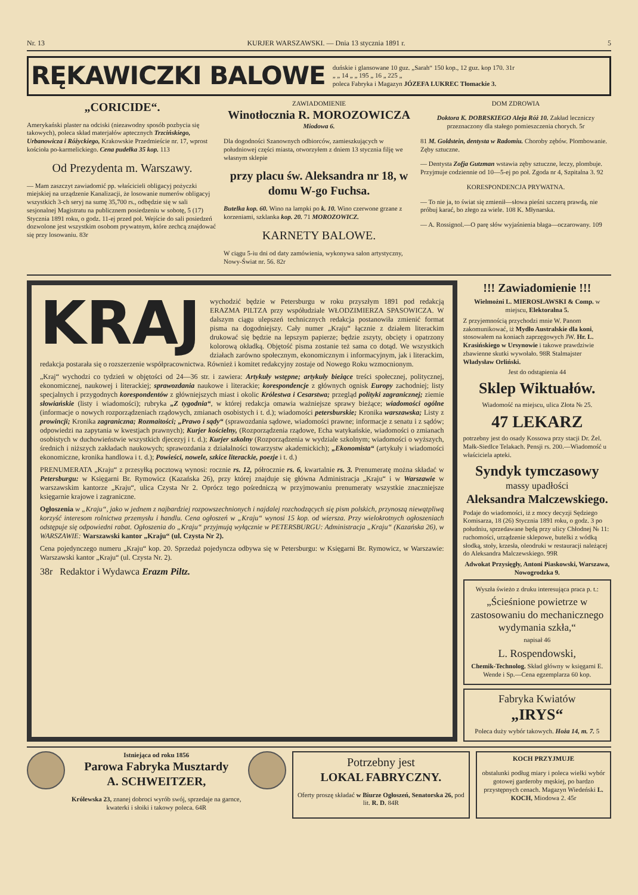Nr. 13 KURJER WARSZAWSKI. — Dnia 13 stycznia 1891 r. 5
RĘKAWICZKI BALOWE
duńskie i glansowane 10 guz. „Sarah“ 150 kop., 12 guz. kop 170. 31r
„ „ 14 „ „ 195 „ 16 „ 225 „
poleca Fabryka i Magazyn JÓZEFA LUKREC Tłomackie 3.
„CORICIDE“.
Amerykański plaster na odciski (niezawodny sposób pozbycia się takowych), poleca skład materjałów aptecznych Trzcińskiego, Urbanowicza i Różyckiego, Krakowskie Przedmieście nr. 17, wprost kościoła po-karmelickiego. Cena pudełka 35 kop. 113
Od Prezydenta m. Warszawy.
— Mam zaszczyt zawiadomić pp. właścicieli obligacyj pożyczki miejskiej na urządzenie Kanalizacji, że losowanie numerów obligacyj wszystkich 3-ch seryj na sumę 35,700 rs., odbędzie się w sali sesjonalnej Magistratu na publicznem posiedzeniu w sobotę, 5 (17) Stycznia 1891 roku, o godz. 11-ej przed poł. Wejście do sali posiedzeń dozwolone jest wszystkim osobom prywatnym, które zechcą znajdować się przy losowaniu. 83r
ZAWIADOMIENIE
Winotłocznia R. MOROZOWICZA
Miodowa 6.
Dla dogodności Szanownych odbiorców, zamieszkujących w południowej części miasta, otworzyłem z dniem 13 stycznia filję we własnym sklepie
przy placu św. Aleksandra nr 18, w domu W-go Fuchsa.
Butelka kop. 60. Wino na lampki po k. 10. Wino czerwone grzane z korzeniami, szklanka kop. 20. 71 MOROZOWICZ.
KARNETY BALOWE.
W ciągu 5-iu dni od daty zamówienia, wykonywa salon artystyczny, Nowy-Świat nr. 56. 82r
DOM ZDROWIA
Doktora K. DOBRSKIEGO Aleja Róż 10. Zakład leczniczy przeznaczony dla stałego pomieszczenia chorych. 5r
81 M. Goldstein, dentysta w Radomiu. Choroby zębów. Plombowanie. Zęby sztuczne.
— Dentysta Zofja Gutzman wstawia zęby sztuczne, leczy, plombuje. Przyjmuje codziennie od 10—5-ej po poł. Zgoda nr 4, Szpitalna 3. 92
KORESPONDENCJA PRYWATNA.
— To nie ja, to świat się zmienił—słowa pieśni szczerą prawdą, nie próbuj karać, bo złego za wiele. 108 K. Młynarska.
— A. Rossignol.—O parę słów wyjaśnienia błaga—oczarowany. 109
KRAJ
wychodzić będzie w Petersburgu w roku przyszłym 1891 pod redakcją ERAZMA PILTZA przy współudziale WŁODZIMIERZA SPASOWICZA. W dalszym ciągu ulepszeń technicznych redakcja postanowiła zmienić format pisma na dogodniejszy. Cały numer „Kraju“ łącznie z działem literackim drukować się będzie na lepszym papierze; będzie zszyty, obcięty i opatrzony kolorową okładką. Objętość pisma zostanie też sama co dotąd. We wszystkich działach zarówno społecznym, ekonomicznym i informacyjnym, jak i literackim, redakcja postarała się o rozszerzenie współpracownictwa. Również i komitet redakcyjny zostaje od Nowego Roku wzmocnionym.
„Kraj“ wychodzi co tydzień w objętości od 24—36 str. i zawiera: Artykuły wstępne; artykuły bieżące treści społecznej, politycznej, ekonomicznej, naukowej i literackiej; sprawozdania naukowe i literackie; korespondencje z głównych ognisk Europy zachodniej; listy specjalnych i przygodnych korespondentów z główniejszych miast i okolic Królestwa i Cesarstwa; przegląd polityki zagranicznej; ziemie słowiańskie (listy i wiadomości); rubryka „Z tygodnia“, w której redakcja omawia ważniejsze sprawy bieżące; wiadomości ogólne (informacje o nowych rozporządzeniach rządowych, zmianach osobistych i t. d.); wiadomości petersburskie; Kronika warszawska; Listy z prowincji; Kronika zagraniczna; Rozmaitości; „Prawo i sądy“ (sprawozdania sądowe, wiadomości prawne; informacje z senatu i z sądów; odpowiedzi na zapytania w kwestjach prawnych); Kurjer kościelny, (Rozporządzenia rządowe, Echa watykańskie, wiadomości o zmianach osobistych w duchowieństwie wszystkich djecezyj i t. d.); Kurjer szkolny (Rozporządzenia w wydziale szkolnym; wiadomości o wyższych, średnich i niższych zakładach naukowych; sprawozdania z działalności towarzystw akademickich); „Ekonomista“ (artykuły i wiadomości ekonomiczne, kronika handlowa i t. d.); Powieści, nowele, szkice literackie, poezje i t. d.)
PRENUMERATA „Kraju“ z przesyłką pocztową wynosi: rocznie rs. 12, półrocznie rs. 6, kwartalnie rs. 3. Prenumeratę można składać w Petersburgu: w Księgarni Br. Rymowicz (Kazańska 26), przy której znajduje się główna Administracja „Kraju“ i w Warszawie w warszawskim kantorze „Kraju“, ulica Czysta Nr 2. Oprócz tego pośredniczą w przyjmowaniu prenumeraty wszystkie znaczniejsze księgarnie krajowe i zagraniczne.
Ogłoszenia w „Kraju“, jako w jednem z najbardziej rozpowszechnionych i najdalej rozchodzących się pism polskich, przynoszą niewątpliwą korzyść interesom rolnictwa przemysłu i handlu. Cena ogłoszeń w „Kraju“ wynosi 15 kop. od wiersza. Przy wielokrotnych ogłoszeniach odstępuje się odpowiedni rabat. Ogłoszenia do „Kraju“ przyjmują wyłącznie w PETERSBURGU: Administracja „Kraju“ (Kazańska 26), w WARSZAWIE: Warszawski kantor „Kraju“ (ul. Czysta Nr 2).
Cena pojedynczego numeru „Kraju“ kop. 20. Sprzedaż pojedyncza odbywa się w Petersburgu: w Księgarni Br. Rymowicz, w Warszawie: Warszawski kantor „Kraju“ (ul. Czysta Nr. 2).
38r Redaktor i Wydawca Erazm Piltz.
!!! Zawiadomienie !!!
Wielmożni L. MIEROSŁAWSKI & Comp. w miejscu, Elektoralna 5.
Z przyjemnością przychodzi mnie W. Panom zakomunikować, iż Mydło Australskie dla koni, stosowałem na koniach zaprzęgowych JW. Hr. L. Krasińskiego w Ursynowie i takowe prawdziwie zbawienne skutki wywołało. 98R Stalmajster Władysław Orliński.
Jest do odstąpienia 44
Sklep Wiktuałów.
Wiadomość na miejscu, ulica Złota № 25.
47 LEKARZ
potrzebny jest do osady Kossowa przy stacji Dr. Żel. Małk-Siedlce Telakach. Pensji rs. 200.—Wiadomość u właściciela apteki.
Syndyk tymczasowy
massy upadłości
Aleksandra Malczewskiego.
Podaje do wiadomości, iż z mocy decyzji Sędziego Komisarza, 18 (26) Stycznia 1891 roku, o godz. 3 po południu, sprzedawane będą przy ulicy Chłodnej № 11: ruchomości, urządzenie sklepowe, butelki z wódką słodką, stoły, krzesła, oleodruki w restauracji należącej do Aleksandra Malczewskiego. 99R
Adwokat Przysięgły, Antoni Piaskowski, Warszawa, Nowogrodzka 9.
Wyszła świeżo z druku interesująca praca p. t.:
„Ścieśnione powietrze w zastosowaniu do mechanicznego wydymania szkła,“
napisał 46
L. Rospendowski,
Chemik-Technolog. Skład główny w księgarni E. Wende i Sp.—Cena egzemplarza 60 kop.
Fabryka Kwiatów
„IRYS“
Poleca duży wybór takowych. Hoża 14, m. 7. 5
Istniejąca od roku 1856
Parowa Fabryka Musztardy
A. SCHWEITZER,
Królewska 23, znanej dobroci wyrób swój, sprzedaje na garnce, kwaterki i słoiki i takowy poleca. 64R
Potrzebny jest
LOKAL FABRYCZNY.
Oferty proszę składać w Biurze Ogłoszeń, Senatorska 26, pod lit. R. D. 84R
KOCH PRZYJMUJE
obstalunki podług miary i poleca wielki wybór gotowej garderoby męskiej, po bardzo przystępnych cenach. Magazyn Wiedeński L. KOCH, Miodowa 2. 45r